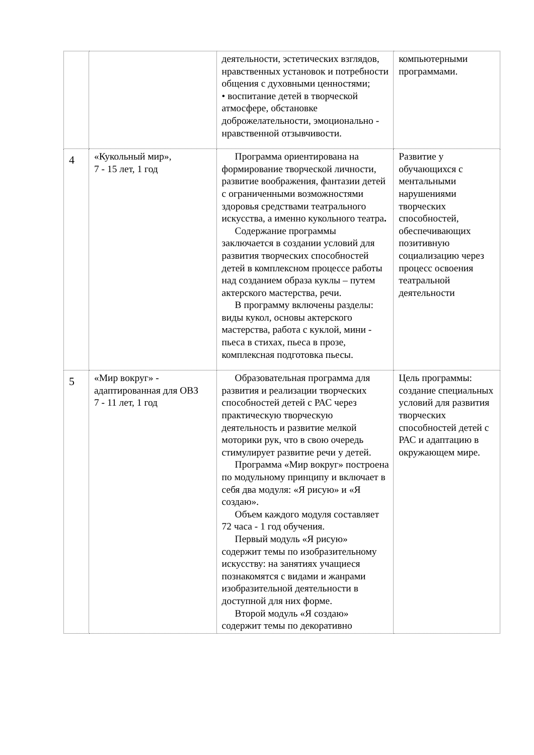| | | деятельности, эстетических взглядов, нравственных установок и потребности общения с духовными ценностями; • воспитание детей в творческой атмосфере, обстановке доброжелательности, эмоционально - нравственной отзывчивости. | компьютерными программами. |
| 4 | «Кукольный мир», 7 - 15 лет, 1 год | Программа ориентирована на формирование творческой личности, развитие воображения, фантазии детей с ограниченными возможностями здоровья средствами театрального искусства, а именно кукольного театра . Содержание программы заключается в создании условий для развития творческих способностей детей в комплексном процессе работы над созданием образа куклы – путем актерского мастерства, речи. В программу включены разделы: виды кукол, основы актерского мастерства, работа с куклой, мини - пьеса в стихах, пьеса в прозе, комплексная подготовка пьесы. | Развитие у обучающихся с ментальными нарушениями творческих способностей, обеспечивающих позитивную социализацию через процесс освоения театральной деятельности |
| 5 | «Мир вокруг» - адаптированная для ОВЗ 7 - 11 лет, 1 год | Образовательная программа для развития и реализации творческих способностей детей с РАС через практическую творческую деятельность и развитие мелкой моторики рук, что в свою очередь стимулирует развитие речи у детей. Программа «Мир вокруг» построена по модульному принципу и включает в себя два модуля: «Я рисую» и «Я создаю». Объем каждого модуля составляет 72 часа - 1 год обучения. Первый модуль «Я рисую» содержит темы по изобразительному искусству: на занятиях учащиеся познакомятся с видами и жанрами изобразительной деятельности в доступной для них форме. Второй модуль «Я создаю» содержит темы по декоративно | Цель программы: создание специальных условий для развития творческих способностей детей с РАС и адаптацию в окружающем мире. |